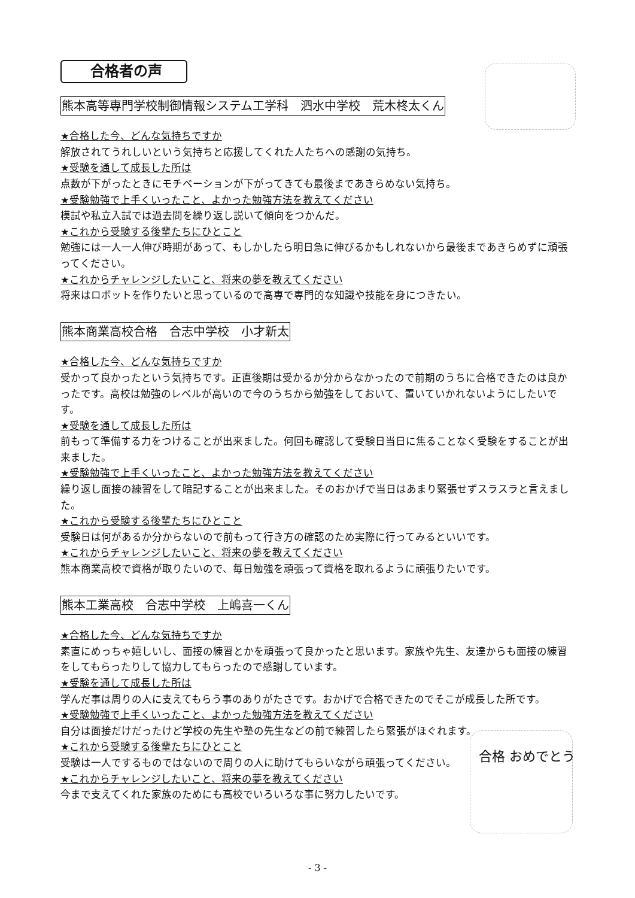合格者の声
熊本高等専門学校制御情報システム工学科　泗水中学校　荒木柊太くん
★合格した今、どんな気持ちですか
解放されてうれしいという気持ちと応援してくれた人たちへの感謝の気持ち。
★受験を通して成長した所は
点数が下がったときにモチベーションが下がってきても最後まであきらめない気持ち。
★受験勉強で上手くいったこと、よかった勉強方法を教えてください
模試や私立入試では過去問を繰り返し説いて傾向をつかんだ。
★これから受験する後輩たちにひとこと
勉強には一人一人伸び時期があって、もしかしたら明日急に伸びるかもしれないから最後まであきらめずに頑張ってください。
★これからチャレンジしたいこと、将来の夢を教えてください
将来はロボットを作りたいと思っているので高専で専門的な知識や技能を身につきたい。
熊本商業高校合格　合志中学校　小才新太
★合格した今、どんな気持ちですか
受かって良かったという気持ちです。正直後期は受かるか分からなかったので前期のうちに合格できたのは良かったです。高校は勉強のレベルが高いので今のうちから勉強をしておいて、置いていかれないようにしたいです。
★受験を通して成長した所は
前もって準備する力をつけることが出来ました。何回も確認して受験日当日に焦ることなく受験をすることが出来ました。
★受験勉強で上手くいったこと、よかった勉強方法を教えてください
繰り返し面接の練習をして暗記することが出来ました。そのおかげで当日はあまり緊張せずスラスラと言えました。
★これから受験する後輩たちにひとこと
受験日は何があるか分からないので前もって行き方の確認のため実際に行ってみるといいです。
★これからチャレンジしたいこと、将来の夢を教えてください
熊本商業高校で資格が取りたいので、毎日勉強を頑張って資格を取れるように頑張りたいです。
熊本工業高校　合志中学校　上嶋喜一くん
★合格した今、どんな気持ちですか
素直にめっちゃ嬉しいし、面接の練習とかを頑張って良かったと思います。家族や先生、友達からも面接の練習をしてもらったりして協力してもらったので感謝しています。
★受験を通して成長した所は
学んだ事は周りの人に支えてもらう事のありがたさです。おかげで合格できたのでそこが成長した所です。
★受験勉強で上手くいったこと、よかった勉強方法を教えてください
自分は面接だけだったけど学校の先生や塾の先生などの前で練習したら緊張がほぐれます。
★これから受験する後輩たちにひとこと
受験は一人でするものではないので周りの人に助けてもらいながら頑張ってください。
★これからチャレンジしたいこと、将来の夢を教えてください
今まで支えてくれた家族のためにも高校でいろいろな事に努力したいです。
合格 おめでとう
- 3 -